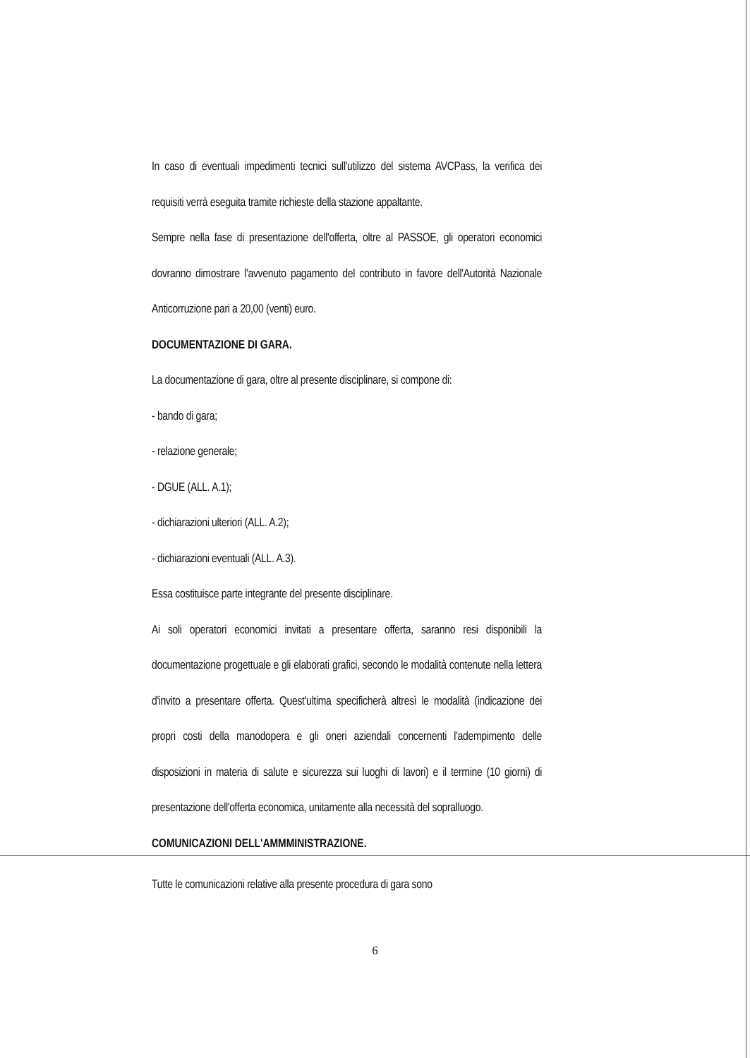In caso di eventuali impedimenti tecnici sull'utilizzo del sistema AVCPass, la verifica dei requisiti verrà eseguita tramite richieste della stazione appaltante.
Sempre nella fase di presentazione dell'offerta, oltre al PASSOE, gli operatori economici dovranno dimostrare l'avvenuto pagamento del contributo in favore dell'Autorità Nazionale Anticorruzione pari a 20,00 (venti) euro.
DOCUMENTAZIONE DI GARA.
La documentazione di gara, oltre al presente disciplinare, si compone di:
- bando di gara;
- relazione generale;
- DGUE (ALL. A.1);
- dichiarazioni ulteriori (ALL. A.2);
- dichiarazioni eventuali (ALL. A.3).
Essa costituisce parte integrante del presente disciplinare.
Ai soli operatori economici invitati a presentare offerta, saranno resi disponibili la documentazione progettuale e gli elaborati grafici, secondo le modalità contenute nella lettera d'invito a presentare offerta. Quest'ultima specificherà altresì le modalità (indicazione dei propri costi della manodopera e gli oneri aziendali concernenti l'adempimento delle disposizioni in materia di salute e sicurezza sui luoghi di lavori) e il termine (10 giorni) di presentazione dell'offerta economica, unitamente alla necessità del sopralluogo.
COMUNICAZIONI DELL'AMMMINISTRAZIONE.
Tutte le comunicazioni relative alla presente procedura di gara sono
6